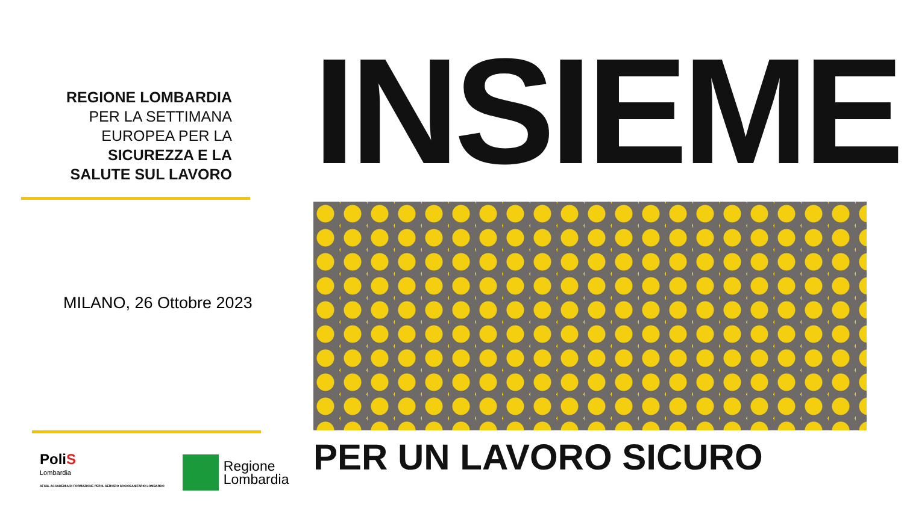REGIONE LOMBARDIA
PER LA SETTIMANA
EUROPEA PER LA
SICUREZZA E LA
SALUTE SUL LAVORO
MILANO, 26 Ottobre 2023
PoliS
Lombardia
AFSSL ACCADEMIA DI FORMAZIONE PER IL SERVIZIO SOCIOSANITARIO LOMBARDO
Regione
Lombardia
INSIEME
PER UN LAVORO SICURO